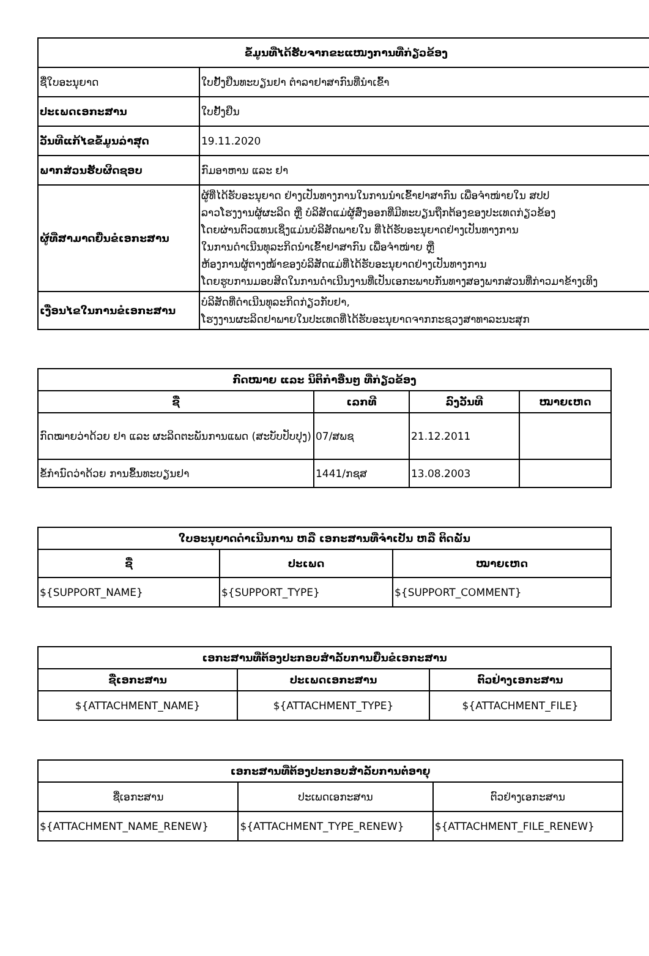| ຂໍ້ມູນທີ່ໄດ້ຮັບຈາກຂະແໜງການທີ່ກ່ຽວຂ້ອງ | |
| --- | --- |
| ຊື່ໃບອະນຸຍາດ | ໃບຢັ້ງຢືນທະບຽນຢາ ຕຳລາຢາສາກົນທີ່ນຳເຂົ້າ |
| ປະເພດເອກະສານ | ໃບຢັ້ງຢືນ |
| ວັນທີແກ້ໄຂຂໍ້ມູນລ່າສຸດ | 19.11.2020 |
| ພາກສ່ວນຮັບຜິດຊອບ | ກົມອາຫານ ແລະ ຢາ |
| ຜູ້ທີ່ສາມາດຍື່ນຂໍເອກະສານ | ຜູ້ທີ່ໄດ້ຮັບອະນຸຍາດ ຢ່າງເປັນທາງການໃນການນຳເຂົ້າຢາສາກົນ ເພື່ອຈຳໜ່າຍໃນ ສປປ ລາວໂຮງງານຜູ້ຜະລິດ ຫຼື ບໍລິສັດແມ່ຜູ້ສົ່ງອອກທີ່ມີທະບຽນຖືກຕ້ອງຂອງປະເທດກ່ຽວຂ້ອງ ໂດຍຜ່ານຕົວແທນເຊິ່ງແມ່ນບໍລິສັດພາຍໃນ ທີ່ໄດ້ຮັບອະນຸຍາດຢ່າງເປັນທາງການ ໃນການດຳເນີນທຸລະກິດນຳເຂົ້າຢາສາກົນ ເພື່ອຈຳໜ່າຍ ຫຼື ຫ້ອງການຜູ້ຕາງໜ້າຂອງບໍລິສັດແມ່ທີ່ໄດ້ຮັບອະນຸຍາດຢ່າງເປັນທາງການ ໂດຍຮູບການມອບສິດໃນການດຳເນີນງານທີ່ເປັນເອກະພາບກັນທາງສອງພາກສ່ວນທີ່ກ່າວມາຂ້າງເທິງ |
| ເງື່ອນໄຂໃນການຂໍເອກະສານ | ບໍລິສັດທີ່ດຳເນີນທຸລະກິດກ່ຽວກັບຢາ, ໂຮງງານຜະລິດຢາພາຍໃນປະເທດທີ່ໄດ້ຮັບອະນຸຍາດຈາກກະຊວງສາທາລະນະສຸກ |
| ກົດໝາຍ ແລະ ນິຕິກຳອື່ນໆ ທີ່ກ່ຽວຂ້ອງ | | | |
| --- | --- | --- | --- |
| ຊື່ | ເລກທີ | ລົງວັນທີ | ໝາຍເຫດ |
| ກົດໝາຍວ່າດ້ວຍ ຢາ ແລະ ຜະລິດຕະພັນການແພດ (ສະບັບປັບປຸງ) | 07/ສພຊ | 21.12.2011 | |
| ຂໍ້ກຳນົດວ່າດ້ວຍ ການຂຶ້ນທະບຽນຢາ | 1441/ກຊສ | 13.08.2003 | |
| ໃບອະນຸຍາດດຳເນີນການ ຫລື ເອກະສານທີ່ຈຳເປັນ ຫລື ຕິດພັນ | | |
| --- | --- | --- |
| ຊື່ | ປະເພດ | ໝາຍເຫດ |
| ${SUPPORT_NAME} | ${SUPPORT_TYPE} | ${SUPPORT_COMMENT} |
| ເອກະສານທີ່ຕ້ອງປະກອບສຳລັບການຍື່ນຂໍເອກະສານ | | |
| --- | --- | --- |
| ຊື່ເອກະສານ | ປະເພດເອກະສານ | ຕົວຢ່າງເອກະສານ |
| ${ATTACHMENT_NAME} | ${ATTACHMENT_TYPE} | ${ATTACHMENT_FILE} |
| ເອກະສານທີ່ຕ້ອງປະກອບສຳລັບການຕໍ່ອາຍຸ | | |
| --- | --- | --- |
| ຊື່ເອກະສານ | ປະເພດເອກະສານ | ຕົວຢ່າງເອກະສານ |
| ${ATTACHMENT_NAME_RENEW} | ${ATTACHMENT_TYPE_RENEW} | ${ATTACHMENT_FILE_RENEW} |